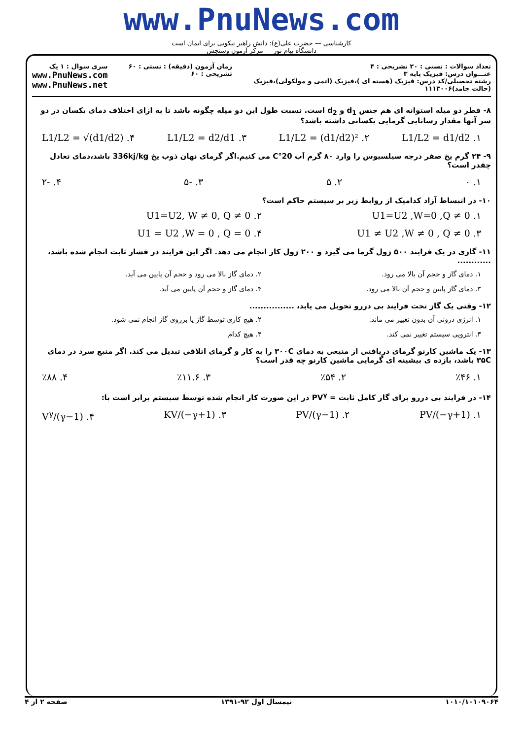www.PnuNews.com
کارشناسی — حضرت علی(ع): دانش راهبر نیکویی برای ایمان است
دانشگاه پیام نور — مرکز آزمون وسنجش
تعداد سوالات : تستی : ۲۰ تشریحی : ۴
عنـــوان درس: فیزیک پایه ۳
رشته تحصیلی/کد درس: فیزیک (هسته ای )،فیزیک (اتمی و مولکولی)،فیزیک (حالت جامد)۱۱۱۳۰۰۶
زمان آزمون (دقیقه) : تستی : ۶۰ تشریحی : ۶۰
سری سوال : ۱ یک
www.PnuNews.com
www.PnuNews.net
۸- قطر دو میله استوانه ای هم جنس d<sub>1</sub> و d<sub>2</sub> است. نسبت طول این دو میله چگونه باشد تا به ازای اختلاف دمای یکسان در دو سر آنها مقدار رسانایی گرمایی یکسانی داشته باشد؟
۱. L1/L2 = d1/d2 ۲. L1/L2 = (d1/d2)² ۳. L1/L2 = d2/d1 ۴. L1/L2 = √(d1/d2)
۹- ۲۴ گرم یخ صفر درجه سیلسیوس را وارد ۸۰ گرم آب 20°C می کنیم.اگر گرمای نهان ذوب یخ 336kj/kg باشد،دمای تعادل چقدر است؟
۱. ۰ ۲. ۵ ۳. -۵ ۴. -۲
۱۰- در انبساط آزاد کدامیک از روابط زیر بر سیستم حاکم است؟
۱. U1=U2 ,W=0 ,Q ≠ 0 ۲. U1=U2, W ≠ 0, Q ≠ 0 ۳. U1 ≠ U2 ,W ≠ 0 , Q ≠ 0 ۴. U1 = U2 ,W = 0 , Q = 0
۱۱- گازی در یک فرایند ۵۰۰ ژول گرما می گیرد و ۲۰۰ ژول کار انجام می دهد. اگر این فرایند در فشار ثابت انجام شده باشد، ............
۱. دمای گاز و حجم آن بالا می رود. ۲. دمای گاز بالا می رود و حجم آن پایین می آید. ۳. دمای گاز پایین و حجم آن بالا می رود. ۴. دمای گاز و حجم آن پایین می آید.
۱۲- وقتی یک گاز تحت فرایند بی دررو تحویل می یابد، ................
۱. انرژی درونی آن بدون تغییر می ماند. ۲. هیچ کاری توسط گاز یا برروی گاز انجام نمی شود. ۳. انتروپی سیستم تغییر نمی کند. ۴. هیچ کدام
۱۳- یک ماشین کارنو گرمای دریافتی از منبعی به دمای ۳۰۰C را به کار و گرمای اتلافی تبدیل می کند. اگر منبع سرد در دمای ۳۵C باشد، بازده ی بیشینه ای گرمایی ماشین کارنو چه قدر است؟
۱. ٪۴۶ ۲. ٪۵۴ ۳. ٪۱۱.۶ ۴. ٪۸۸
۱۴- در فرایند بی دررو برای گاز کامل ثابت = PV<sup>γ</sup> در این صورت کار انجام شده توسط سیستم برابر است با:
۱. PV/(−γ+1) ۲. PV/(γ−1) ۳. KV/(−γ+1) ۴. V<sup>γ</sup>/(γ−1)
۱۰۱۰/۱۰۱۰۹۰۶۴ نیمسال اول ۹۲-۱۳۹۱ صفحه ۲ از ۴